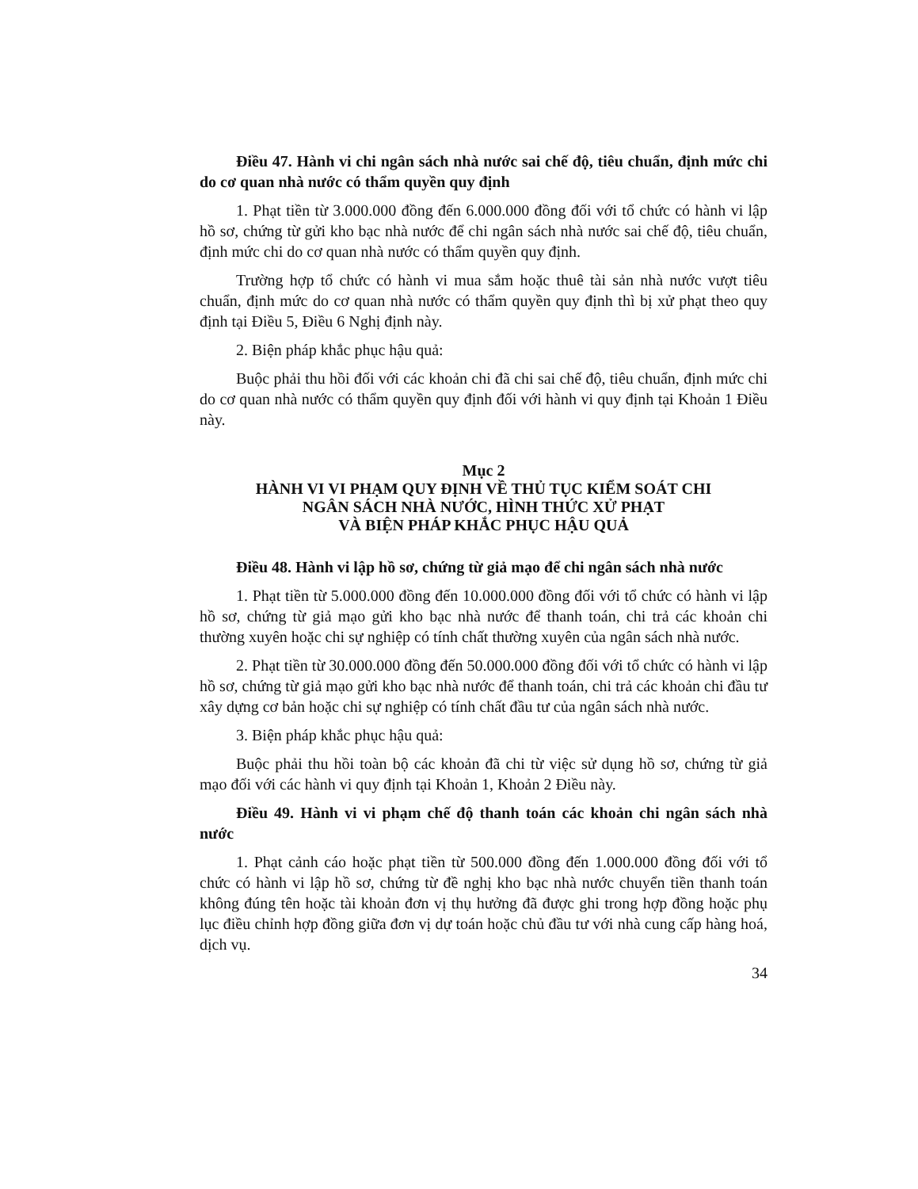Điều 47. Hành vi chi ngân sách nhà nước sai chế độ, tiêu chuẩn, định mức chi do cơ quan nhà nước có thẩm quyền quy định
1. Phạt tiền từ 3.000.000 đồng đến 6.000.000 đồng đối với tổ chức có hành vi lập hồ sơ, chứng từ gửi kho bạc nhà nước để chi ngân sách nhà nước sai chế độ, tiêu chuẩn, định mức chi do cơ quan nhà nước có thẩm quyền quy định.
Trường hợp tổ chức có hành vi mua sắm hoặc thuê tài sản nhà nước vượt tiêu chuẩn, định mức do cơ quan nhà nước có thẩm quyền quy định thì bị xử phạt theo quy định tại Điều 5, Điều 6 Nghị định này.
2. Biện pháp khắc phục hậu quả:
Buộc phải thu hồi đối với các khoản chi đã chi sai chế độ, tiêu chuẩn, định mức chi do cơ quan nhà nước có thẩm quyền quy định đối với hành vi quy định tại Khoản 1 Điều này.
Mục 2
HÀNH VI VI PHẠM QUY ĐỊNH VỀ THỦ TỤC KIỂM SOÁT CHI
NGÂN SÁCH NHÀ NƯỚC, HÌNH THỨC XỬ PHẠT
VÀ BIỆN PHÁP KHẮC PHỤC HẬU QUẢ
Điều 48. Hành vi lập hồ sơ, chứng từ giả mạo để chi ngân sách nhà nước
1. Phạt tiền từ 5.000.000 đồng đến 10.000.000 đồng đối với tổ chức có hành vi lập hồ sơ, chứng từ giả mạo gửi kho bạc nhà nước để thanh toán, chi trả các khoản chi thường xuyên hoặc chi sự nghiệp có tính chất thường xuyên của ngân sách nhà nước.
2. Phạt tiền từ 30.000.000 đồng đến 50.000.000 đồng đối với tổ chức có hành vi lập hồ sơ, chứng từ giả mạo gửi kho bạc nhà nước để thanh toán, chi trả các khoản chi đầu tư xây dựng cơ bản hoặc chi sự nghiệp có tính chất đầu tư của ngân sách nhà nước.
3. Biện pháp khắc phục hậu quả:
Buộc phải thu hồi toàn bộ các khoản đã chi từ việc sử dụng hồ sơ, chứng từ giả mạo đối với các hành vi quy định tại Khoản 1, Khoản 2 Điều này.
Điều 49. Hành vi vi phạm chế độ thanh toán các khoản chi ngân sách nhà nước
1. Phạt cảnh cáo hoặc phạt tiền từ 500.000 đồng đến 1.000.000 đồng đối với tổ chức có hành vi lập hồ sơ, chứng từ đề nghị kho bạc nhà nước chuyển tiền thanh toán không đúng tên hoặc tài khoản đơn vị thụ hưởng đã được ghi trong hợp đồng hoặc phụ lục điều chỉnh hợp đồng giữa đơn vị dự toán hoặc chủ đầu tư với nhà cung cấp hàng hoá, dịch vụ.
34